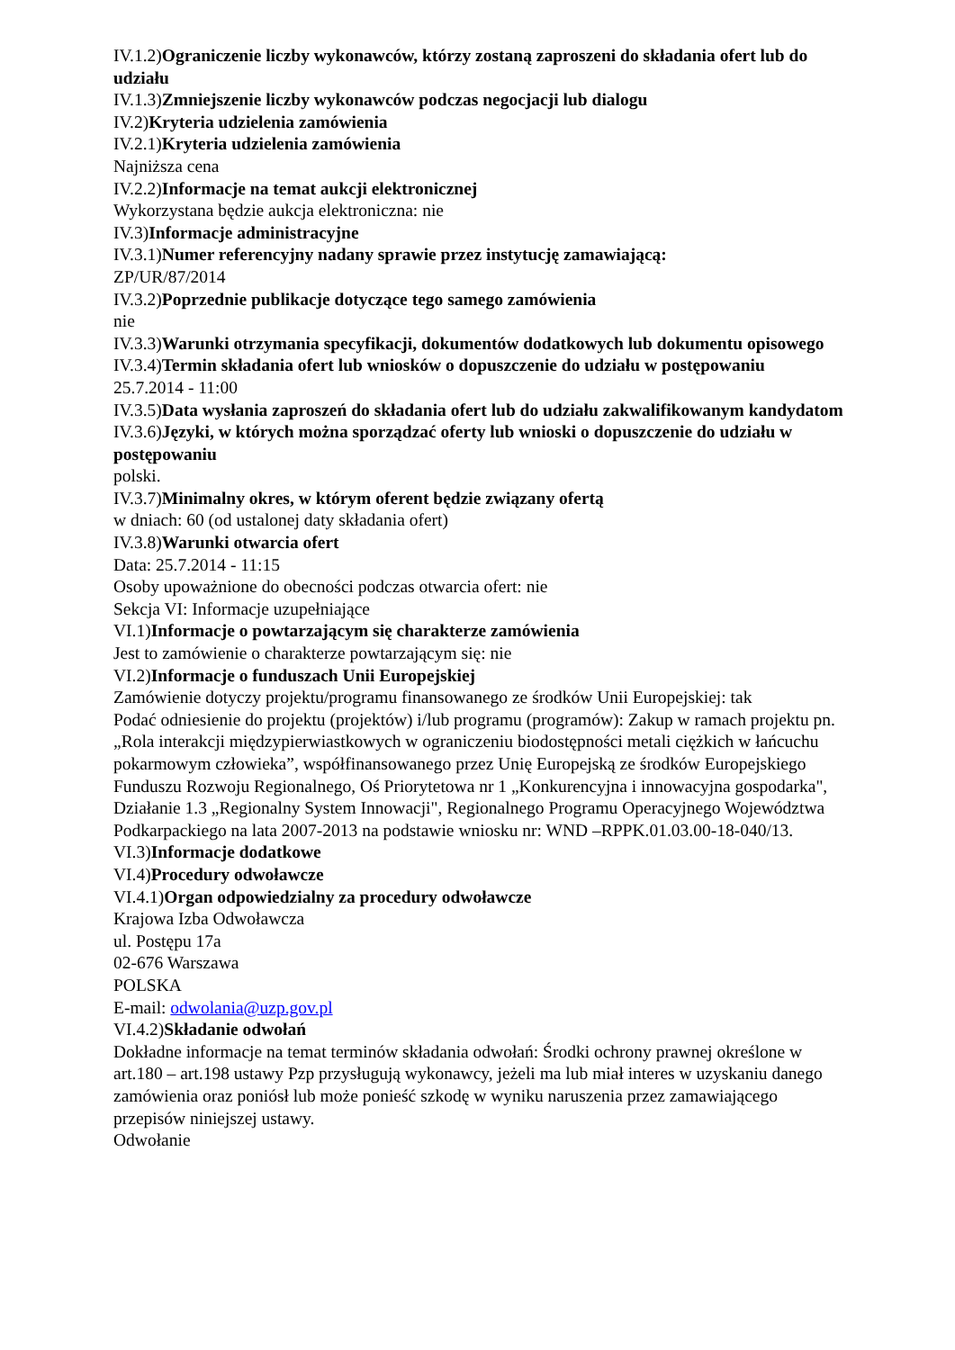IV.1.2)Ograniczenie liczby wykonawców, którzy zostaną zaproszeni do składania ofert lub do udziału
IV.1.3)Zmniejszenie liczby wykonawców podczas negocjacji lub dialogu
IV.2)Kryteria udzielenia zamówienia
IV.2.1)Kryteria udzielenia zamówienia
Najniższa cena
IV.2.2)Informacje na temat aukcji elektronicznej
Wykorzystana będzie aukcja elektroniczna: nie
IV.3)Informacje administracyjne
IV.3.1)Numer referencyjny nadany sprawie przez instytucję zamawiającą:
ZP/UR/87/2014
IV.3.2)Poprzednie publikacje dotyczące tego samego zamówienia
nie
IV.3.3)Warunki otrzymania specyfikacji, dokumentów dodatkowych lub dokumentu opisowego
IV.3.4)Termin składania ofert lub wniosków o dopuszczenie do udziału w postępowaniu
25.7.2014 - 11:00
IV.3.5)Data wysłania zaproszeń do składania ofert lub do udziału zakwalifikowanym kandydatom
IV.3.6)Języki, w których można sporządzać oferty lub wnioski o dopuszczenie do udziału w postępowaniu
polski.
IV.3.7)Minimalny okres, w którym oferent będzie związany ofertą
w dniach: 60 (od ustalonej daty składania ofert)
IV.3.8)Warunki otwarcia ofert
Data: 25.7.2014 - 11:15
Osoby upoważnione do obecności podczas otwarcia ofert: nie
Sekcja VI: Informacje uzupełniające
VI.1)Informacje o powtarzającym się charakterze zamówienia
Jest to zamówienie o charakterze powtarzającym się: nie
VI.2)Informacje o funduszach Unii Europejskiej
Zamówienie dotyczy projektu/programu finansowanego ze środków Unii Europejskiej: tak
Podać odniesienie do projektu (projektów) i/lub programu (programów): Zakup w ramach projektu pn. „Rola interakcji międzypierwiastkowych w ograniczeniu biodostępności metali ciężkich w łańcuchu pokarmowym człowieka”, współfinansowanego przez Unię Europejską ze środków Europejskiego Funduszu Rozwoju Regionalnego, Oś Priorytetowa nr 1 „Konkurencyjna i innowacyjna gospodarka", Działanie 1.3 „Regionalny System Innowacji", Regionalnego Programu Operacyjnego Województwa Podkarpackiego na lata 2007-2013 na podstawie wniosku nr: WND –RPPK.01.03.00-18-040/13.
VI.3)Informacje dodatkowe
VI.4)Procedury odwoławcze
VI.4.1)Organ odpowiedzialny za procedury odwoławcze
Krajowa Izba Odwoławcza
ul. Postępu 17a
02-676 Warszawa
POLSKA
E-mail: odwolania@uzp.gov.pl
VI.4.2)Składanie odwołań
Dokładne informacje na temat terminów składania odwołań: Środki ochrony prawnej określone w art.180 – art.198 ustawy Pzp przysługują wykonawcy, jeżeli ma lub miał interes w uzyskaniu danego zamówienia oraz poniósł lub może ponieść szkodę w wyniku naruszenia przez zamawiającego przepisów niniejszej ustawy.
Odwołanie